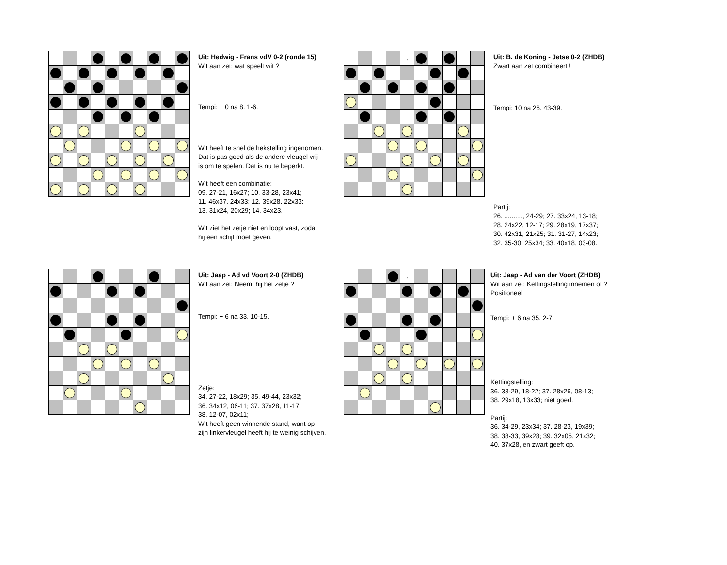Uit: Hedwig - Frans vdV 0-2 (ronde 15)
Wit aan zet: wat speelt wit ?
Tempi: + 0 na 8. 1-6.
Wit heeft te snel de hekstelling ingenomen.
Dat is pas goed als de andere vleugel vrij
is om te spelen. Dat is nu te beperkt.
Wit heeft een combinatie:
09. 27-21, 16x27; 10. 33-28, 23x41;
11. 46x37, 24x33; 12. 39x28, 22x33;
13. 31x24, 20x29; 14. 34x23.
Wit ziet het zetje niet en loopt vast, zodat
hij een schijf moet geven.
| | | | | , | | | | | |
Uit: B. de Koning - Jetse 0-2 (ZHDB)
Zwart aan zet combineert !
Tempi: 10 na 26. 43-39.
Partij:
26. .........., 24-29; 27. 33x24, 13-18;
28. 24x22, 12-17; 29. 28x19, 17x37;
30. 42x31, 21x25; 31. 31-27, 14x23;
32. 35-30, 25x34; 33. 40x18, 03-08.
Uit: Jaap - Ad vd Voort 2-0 (ZHDB)
Wit aan zet: Neemt hij het zetje ?
Tempi: + 6 na 33. 10-15.
Zetje:
34. 27-22, 18x29; 35. 49-44, 23x32;
36. 34x12, 06-11; 37. 37x28, 11-17;
38. 12-07, 02x11;
Wit heeft geen winnende stand, want op
zijn linkervleugel heeft hij te weinig schijven.
| | | | | , | | | | | |
Uit: Jaap - Ad van der Voort (ZHDB)
Wit aan zet: Kettingstelling innemen of ?
Positioneel
Tempi: + 6 na 35. 2-7.
Kettingstelling:
36. 33-29, 18-22; 37. 28x26, 08-13;
38. 29x18, 13x33; niet goed.
Partij:
36. 34-29, 23x34; 37. 28-23, 19x39;
38. 38-33, 39x28; 39. 32x05, 21x32;
40. 37x28, en zwart geeft op.